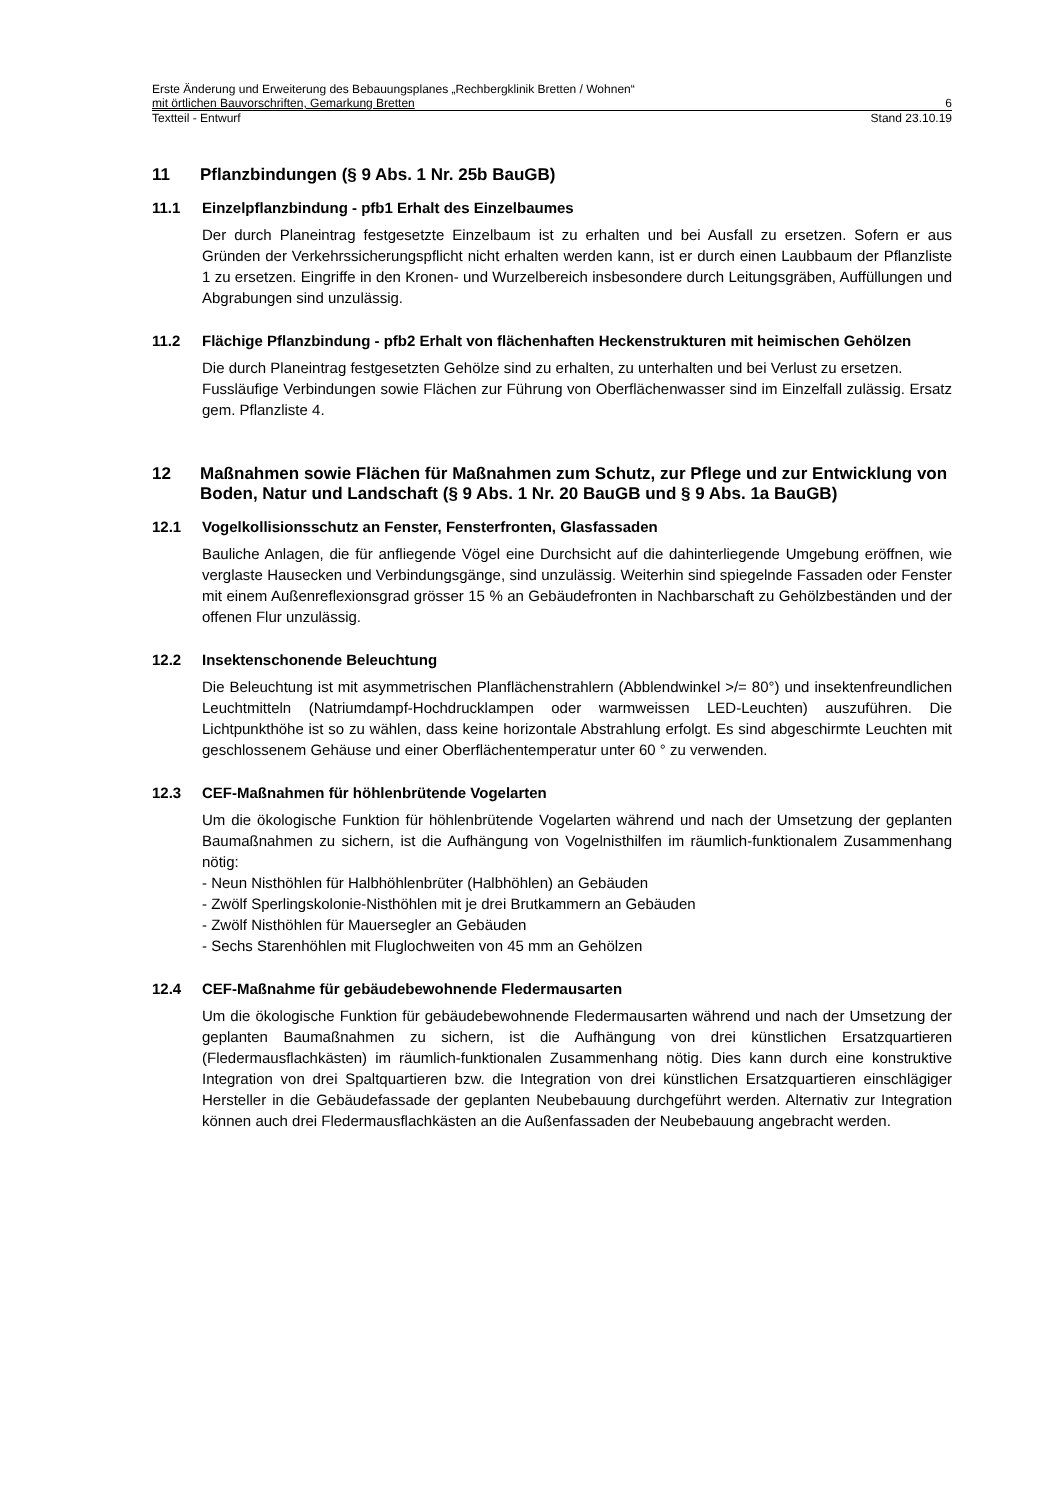Erste Änderung und Erweiterung des Bebauungsplanes „Rechbergklinik Bretten / Wohnen“
mit örtlichen Bauvorschriften, Gemarkung Bretten 6
Textteil - Entwurf Stand 23.10.19
11 Pflanzbindungen (§ 9 Abs. 1 Nr. 25b BauGB)
11.1 Einzelpflanzbindung - pfb1 Erhalt des Einzelbaumes
Der durch Planeintrag festgesetzte Einzelbaum ist zu erhalten und bei Ausfall zu ersetzen. Sofern er aus Gründen der Verkehrssicherungspflicht nicht erhalten werden kann, ist er durch einen Laubbaum der Pflanzliste 1 zu ersetzen. Eingriffe in den Kronen- und Wurzelbereich insbesondere durch Leitungsgräben, Auffüllungen und Abgrabungen sind unzulässig.
11.2 Flächige Pflanzbindung - pfb2 Erhalt von flächenhaften Heckenstrukturen mit heimischen Gehölzen
Die durch Planeintrag festgesetzten Gehölze sind zu erhalten, zu unterhalten und bei Verlust zu ersetzen.
Fussläufige Verbindungen sowie Flächen zur Führung von Oberflächenwasser sind im Einzelfall zulässig. Ersatz gem. Pflanzliste 4.
12 Maßnahmen sowie Flächen für Maßnahmen zum Schutz, zur Pflege und zur Entwicklung von Boden, Natur und Landschaft (§ 9 Abs. 1 Nr. 20 BauGB und § 9 Abs. 1a BauGB)
12.1 Vogelkollisionsschutz an Fenster, Fensterfronten, Glasfassaden
Bauliche Anlagen, die für anfliegende Vögel eine Durchsicht auf die dahinterliegende Umgebung eröffnen, wie verglaste Hausecken und Verbindungsgänge, sind unzulässig. Weiterhin sind spiegelnde Fassaden oder Fenster mit einem Außenreflexionsgrad grösser 15 % an Gebäudefronten in Nachbarschaft zu Gehölzbeständen und der offenen Flur unzulässig.
12.2 Insektenschonende Beleuchtung
Die Beleuchtung ist mit asymmetrischen Planflächenstrahlern (Abblendwinkel >/= 80°) und insektenfreundlichen Leuchtmitteln (Natriumdampf-Hochdrucklampen oder warmweissen LED-Leuchten) auszuführen. Die Lichtpunkthöhe ist so zu wählen, dass keine horizontale Abstrahlung erfolgt. Es sind abgeschirmte Leuchten mit geschlossenem Gehäuse und einer Oberflächentemperatur unter 60 ° zu verwenden.
12.3 CEF-Maßnahmen für höhlenbrütende Vogelarten
Um die ökologische Funktion für höhlenbrütende Vogelarten während und nach der Umsetzung der geplanten Baumaßnahmen zu sichern, ist die Aufhängung von Vogelnisthilfen im räumlich-funktionalem Zusammenhang nötig:
- Neun Nisthöhlen für Halbhöhlenbrüter (Halbhöhlen) an Gebäuden
- Zwölf Sperlingskolonie-Nisthöhlen mit je drei Brutkammern an Gebäuden
- Zwölf Nisthöhlen für Mauersegler an Gebäuden
- Sechs Starenhöhlen mit Fluglochweiten von 45 mm an Gehölzen
12.4 CEF-Maßnahme für gebäudebewohnende Fledermausarten
Um die ökologische Funktion für gebäudebewohnende Fledermausarten während und nach der Umsetzung der geplanten Baumaßnahmen zu sichern, ist die Aufhängung von drei künstlichen Ersatzquartieren (Fledermausflachkästen) im räumlich-funktionalen Zusammenhang nötig. Dies kann durch eine konstruktive Integration von drei Spaltquartieren bzw. die Integration von drei künstlichen Ersatzquartieren einschlägiger Hersteller in die Gebäudefassade der geplanten Neubebauung durchgeführt werden. Alternativ zur Integration können auch drei Fledermausflachkästen an die Außenfassaden der Neubebauung angebracht werden.